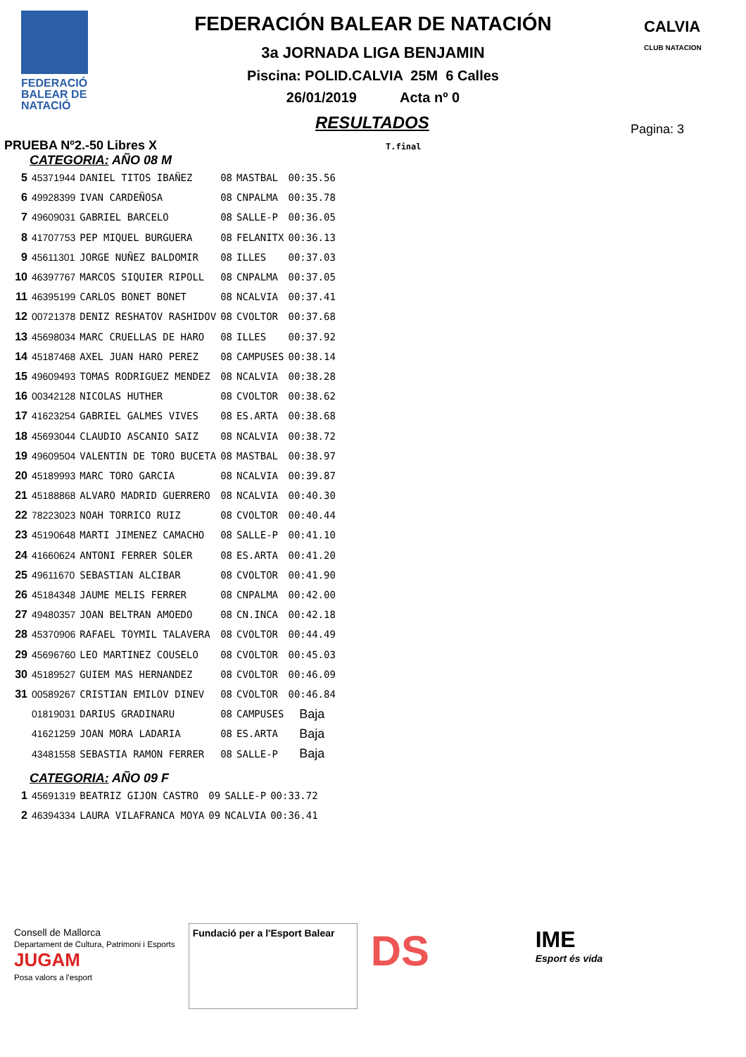FEDERACIÓ
BALEAR DE
NATACIÓ
CALVIA
CLUB NATACION
FEDERACIÓN BALEAR DE NATACIÓN
3a JORNADA LIGA BENJAMIN
Piscina: POLID.CALVIA 25M 6 Calles
26/01/2019 Acta nº 0
RESULTADOS
Pagina: 3
PRUEBA Nº2.-50 Libres X T.final
CATEGORIA: AÑO 08 M
| 5 | 45371944 | DANIEL TITOS IBAÑEZ | 08 | MASTBAL | 00:35.56 |
| 6 | 49928399 | IVAN CARDEÑOSA | 08 | CNPALMA | 00:35.78 |
| 7 | 49609031 | GABRIEL BARCELO | 08 | SALLE-P | 00:36.05 |
| 8 | 41707753 | PEP MIQUEL BURGUERA | 08 | FELANITX | 00:36.13 |
| 9 | 45611301 | JORGE NUÑEZ BALDOMIR | 08 | ILLES | 00:37.03 |
| 10 | 46397767 | MARCOS SIQUIER RIPOLL | 08 | CNPALMA | 00:37.05 |
| 11 | 46395199 | CARLOS BONET BONET | 08 | NCALVIA | 00:37.41 |
| 12 | 00721378 | DENIZ RESHATOV RASHIDOV | 08 | CVOLTOR | 00:37.68 |
| 13 | 45698034 | MARC CRUELLAS DE HARO | 08 | ILLES | 00:37.92 |
| 14 | 45187468 | AXEL JUAN HARO PEREZ | 08 | CAMPUSES | 00:38.14 |
| 15 | 49609493 | TOMAS RODRIGUEZ MENDEZ | 08 | NCALVIA | 00:38.28 |
| 16 | 00342128 | NICOLAS HUTHER | 08 | CVOLTOR | 00:38.62 |
| 17 | 41623254 | GABRIEL GALMES VIVES | 08 | ES.ARTA | 00:38.68 |
| 18 | 45693044 | CLAUDIO ASCANIO SAIZ | 08 | NCALVIA | 00:38.72 |
| 19 | 49609504 | VALENTIN DE TORO BUCETA | 08 | MASTBAL | 00:38.97 |
| 20 | 45189993 | MARC TORO GARCIA | 08 | NCALVIA | 00:39.87 |
| 21 | 45188868 | ALVARO MADRID GUERRERO | 08 | NCALVIA | 00:40.30 |
| 22 | 78223023 | NOAH TORRICO RUIZ | 08 | CVOLTOR | 00:40.44 |
| 23 | 45190648 | MARTI JIMENEZ CAMACHO | 08 | SALLE-P | 00:41.10 |
| 24 | 41660624 | ANTONI FERRER SOLER | 08 | ES.ARTA | 00:41.20 |
| 25 | 49611670 | SEBASTIAN ALCIBAR | 08 | CVOLTOR | 00:41.90 |
| 26 | 45184348 | JAUME MELIS FERRER | 08 | CNPALMA | 00:42.00 |
| 27 | 49480357 | JOAN BELTRAN AMOEDO | 08 | CN.INCA | 00:42.18 |
| 28 | 45370906 | RAFAEL TOYMIL TALAVERA | 08 | CVOLTOR | 00:44.49 |
| 29 | 45696760 | LEO MARTINEZ COUSELO | 08 | CVOLTOR | 00:45.03 |
| 30 | 45189527 | GUIEM MAS HERNANDEZ | 08 | CVOLTOR | 00:46.09 |
| 31 | 00589267 | CRISTIAN EMILOV DINEV | 08 | CVOLTOR | 00:46.84 |
| | 01819031 | DARIUS GRADINARU | 08 | CAMPUSES | Baja |
| | 41621259 | JOAN MORA LADARIA | 08 | ES.ARTA | Baja |
| | 43481558 | SEBASTIA RAMON FERRER | 08 | SALLE-P | Baja |
CATEGORIA: AÑO 09 F
| 1 | 45691319 | BEATRIZ GIJON CASTRO | 09 | SALLE-P | 00:33.72 |
| 2 | 46394334 | LAURA VILAFRANCA MOYA | 09 | NCALVIA | 00:36.41 |
Consell de Mallorca
Departament de Cultura, Patrimoni i Esports
JUGAM
Posa valors a l'esport
Fundació per a l'Esport Balear
DS
IME
Esport és vida